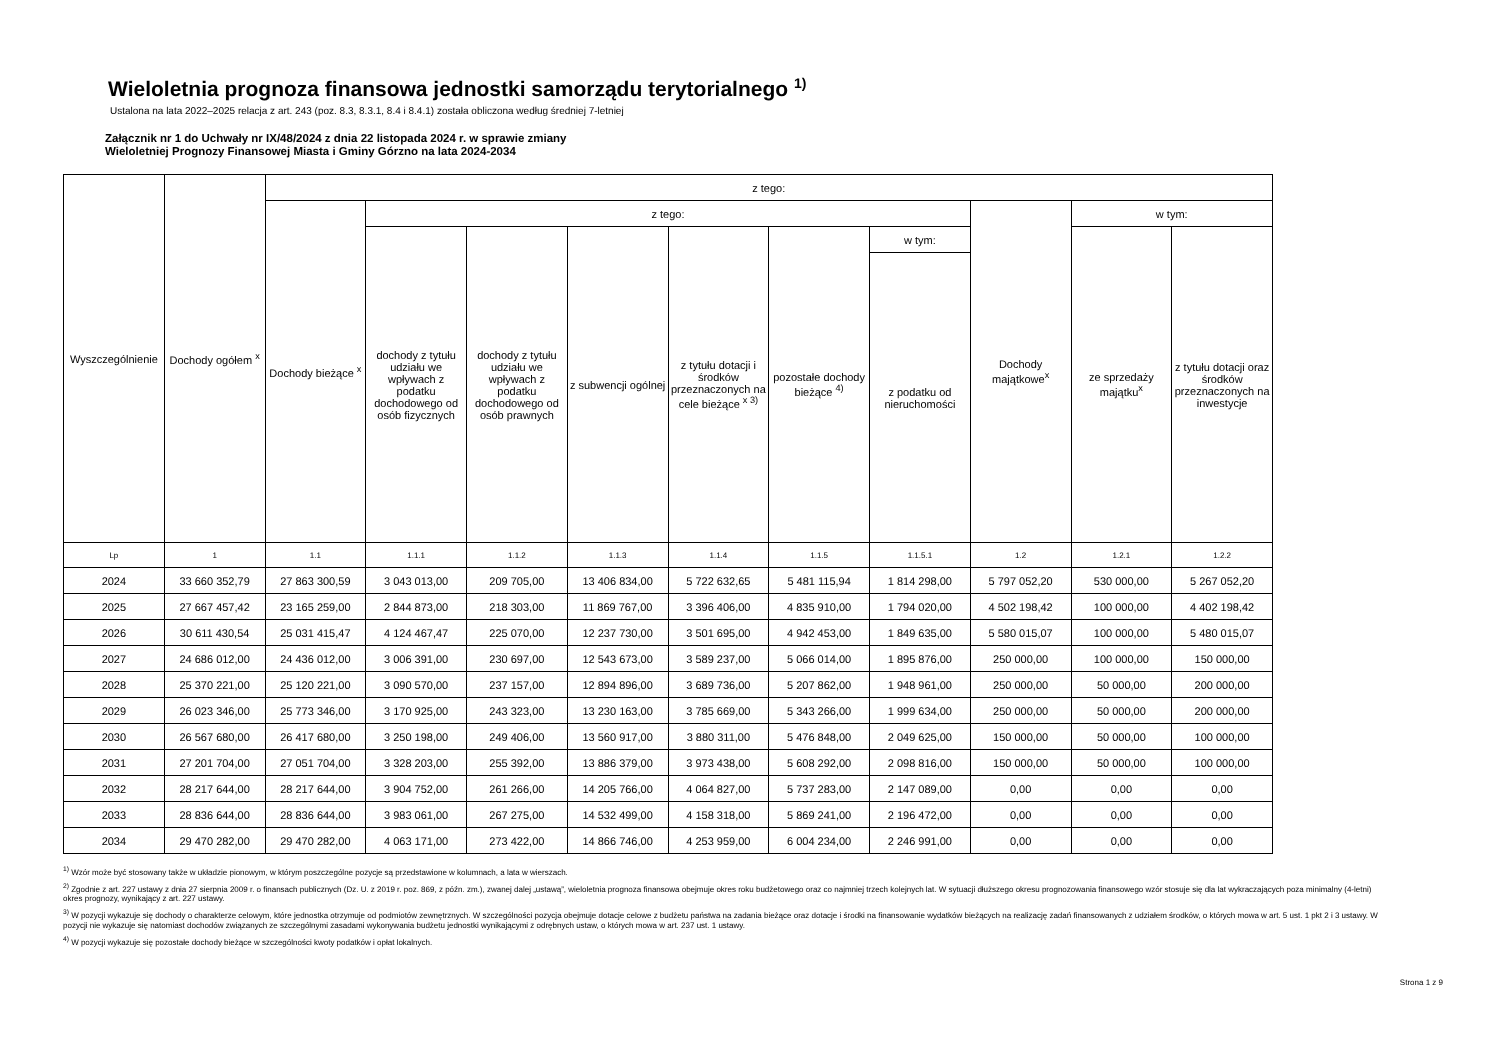Wieloletnia prognoza finansowa jednostki samorządu terytorialnego <sup>1)</sup>
Ustalona na lata 2022–2025 relacja z art. 243 (poz. 8.3, 8.3.1, 8.4 i 8.4.1) została obliczona według średniej 7-letniej
Załącznik nr 1 do Uchwały nr IX/48/2024 z dnia 22 listopada 2024 r. w sprawie zmiany
Wieloletniej Prognozy Finansowej Miasta i Gminy Górzno na lata 2024-2034
| Wyszczególnienie | Dochody ogółem <sup>x</sup> | z tego: | | | | | | | | | |
| --- | --- | --- | --- | --- | --- | --- | --- | --- | --- | --- | --- |
| | | Dochody bieżące <sup>x</sup> | z tego: | | | | | | Dochody majątkowe<sup>x</sup> | w tym: | |
| | | | dochody z tytułu udziału we wpływach z podatku dochodowego od osób fizycznych | dochody z tytułu udziału we wpływach z podatku dochodowego od osób prawnych | z subwencji ogólnej | z tytułu dotacji i środków przeznaczonych na cele bieżące <sup>x 3)</sup> | pozostałe dochody bieżące <sup>4)</sup> | w tym: | | ze sprzedaży majątku<sup>x</sup> | z tytułu dotacji oraz środków przeznaczonych na inwestycje |
| | | | | | | | | z podatku od nieruchomości | | | |
| Lp | 1 | 1.1 | 1.1.1 | 1.1.2 | 1.1.3 | 1.1.4 | 1.1.5 | 1.1.5.1 | 1.2 | 1.2.1 | 1.2.2 |
| 2024 | 33 660 352,79 | 27 863 300,59 | 3 043 013,00 | 209 705,00 | 13 406 834,00 | 5 722 632,65 | 5 481 115,94 | 1 814 298,00 | 5 797 052,20 | 530 000,00 | 5 267 052,20 |
| 2025 | 27 667 457,42 | 23 165 259,00 | 2 844 873,00 | 218 303,00 | 11 869 767,00 | 3 396 406,00 | 4 835 910,00 | 1 794 020,00 | 4 502 198,42 | 100 000,00 | 4 402 198,42 |
| 2026 | 30 611 430,54 | 25 031 415,47 | 4 124 467,47 | 225 070,00 | 12 237 730,00 | 3 501 695,00 | 4 942 453,00 | 1 849 635,00 | 5 580 015,07 | 100 000,00 | 5 480 015,07 |
| 2027 | 24 686 012,00 | 24 436 012,00 | 3 006 391,00 | 230 697,00 | 12 543 673,00 | 3 589 237,00 | 5 066 014,00 | 1 895 876,00 | 250 000,00 | 100 000,00 | 150 000,00 |
| 2028 | 25 370 221,00 | 25 120 221,00 | 3 090 570,00 | 237 157,00 | 12 894 896,00 | 3 689 736,00 | 5 207 862,00 | 1 948 961,00 | 250 000,00 | 50 000,00 | 200 000,00 |
| 2029 | 26 023 346,00 | 25 773 346,00 | 3 170 925,00 | 243 323,00 | 13 230 163,00 | 3 785 669,00 | 5 343 266,00 | 1 999 634,00 | 250 000,00 | 50 000,00 | 200 000,00 |
| 2030 | 26 567 680,00 | 26 417 680,00 | 3 250 198,00 | 249 406,00 | 13 560 917,00 | 3 880 311,00 | 5 476 848,00 | 2 049 625,00 | 150 000,00 | 50 000,00 | 100 000,00 |
| 2031 | 27 201 704,00 | 27 051 704,00 | 3 328 203,00 | 255 392,00 | 13 886 379,00 | 3 973 438,00 | 5 608 292,00 | 2 098 816,00 | 150 000,00 | 50 000,00 | 100 000,00 |
| 2032 | 28 217 644,00 | 28 217 644,00 | 3 904 752,00 | 261 266,00 | 14 205 766,00 | 4 064 827,00 | 5 737 283,00 | 2 147 089,00 | 0,00 | 0,00 | 0,00 |
| 2033 | 28 836 644,00 | 28 836 644,00 | 3 983 061,00 | 267 275,00 | 14 532 499,00 | 4 158 318,00 | 5 869 241,00 | 2 196 472,00 | 0,00 | 0,00 | 0,00 |
| 2034 | 29 470 282,00 | 29 470 282,00 | 4 063 171,00 | 273 422,00 | 14 866 746,00 | 4 253 959,00 | 6 004 234,00 | 2 246 991,00 | 0,00 | 0,00 | 0,00 |
<sup>1)</sup> Wzór może być stosowany także w układzie pionowym, w którym poszczególne pozycje są przedstawione w kolumnach, a lata w wierszach.
<sup>2)</sup> Zgodnie z art. 227 ustawy z dnia 27 sierpnia 2009 r. o finansach publicznych (Dz. U. z 2019 r. poz. 869, z późn. zm.), zwanej dalej „ustawą”, wieloletnia prognoza finansowa obejmuje okres roku budżetowego oraz co najmniej trzech kolejnych lat. W sytuacji dłuższego okresu prognozowania finansowego wzór stosuje się dla lat wykraczających poza minimalny (4-letni) okres prognozy, wynikający z art. 227 ustawy.
<sup>3)</sup> W pozycji wykazuje się dochody o charakterze celowym, które jednostka otrzymuje od podmiotów zewnętrznych. W szczególności pozycja obejmuje dotacje celowe z budżetu państwa na zadania bieżące oraz dotacje i środki na finansowanie wydatków bieżących na realizację zadań finansowanych z udziałem środków, o których mowa w art. 5 ust. 1 pkt 2 i 3 ustawy. W pozycji nie wykazuje się natomiast dochodów związanych ze szczególnymi zasadami wykonywania budżetu jednostki wynikającymi z odrębnych ustaw, o których mowa w art. 237 ust. 1 ustawy.
<sup>4)</sup> W pozycji wykazuje się pozostałe dochody bieżące w szczególności kwoty podatków i opłat lokalnych.
Strona 1 z 9